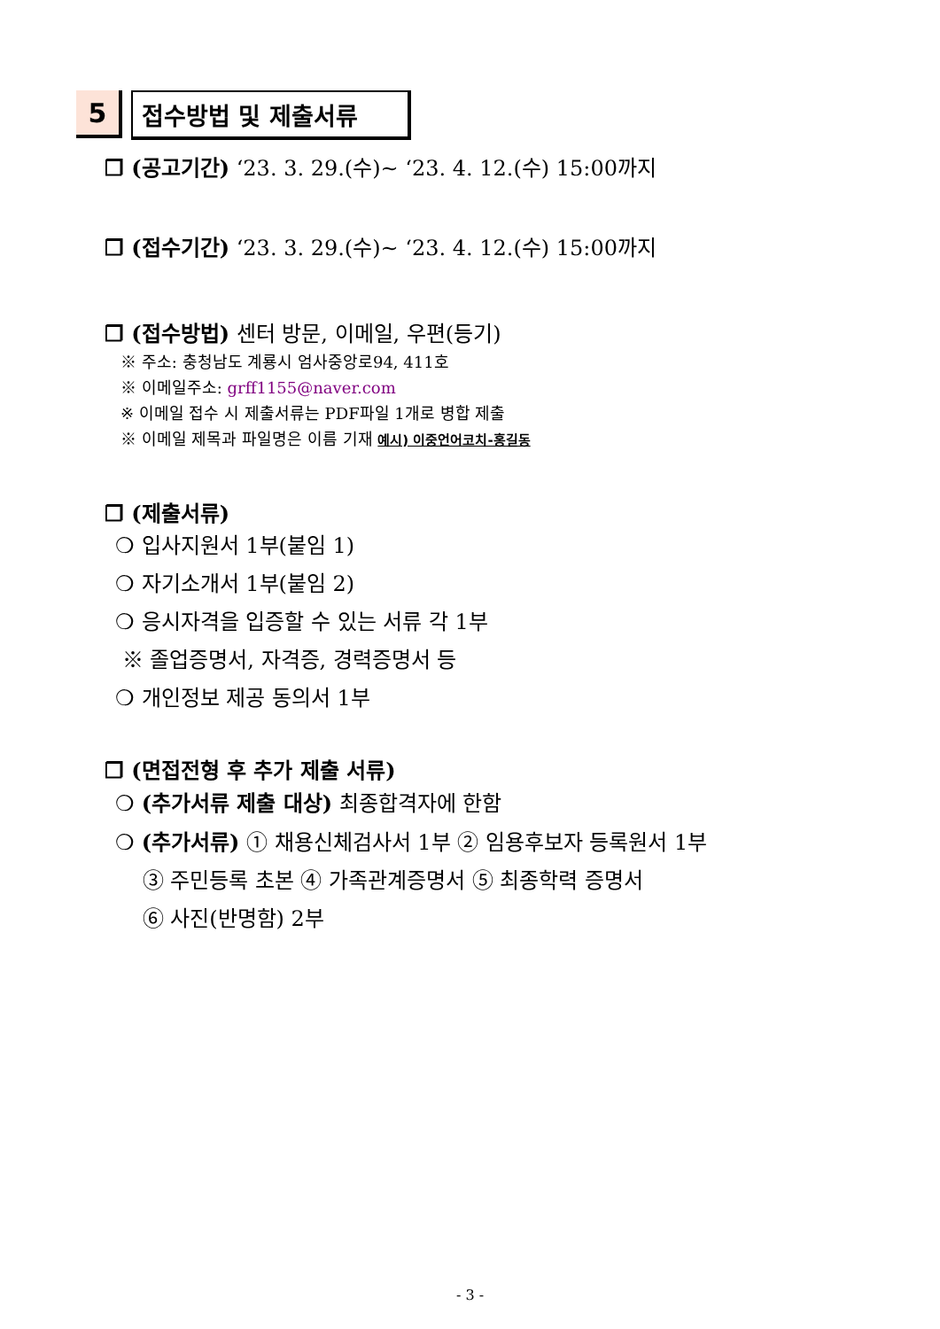5 접수방법 및 제출서류
❐ (공고기간) ‘23. 3. 29.(수)~ ‘23. 4. 12.(수) 15:00까지
❐ (접수기간) ‘23. 3. 29.(수)~ ‘23. 4. 12.(수) 15:00까지
❐ (접수방법) 센터 방문, 이메일, 우편(등기)
※ 주소: 충청남도 계룡시 엄사중앙로94, 411호
※ 이메일주소: grff1155@naver.com
※ 이메일 접수 시 제출서류는 PDF파일 1개로 병합 제출
※ 이메일 제목과 파일명은 이름 기재 예시) 이중언어코치-홍길동
❐ (제출서류)
❍ 입사지원서 1부(붙임 1)
❍ 자기소개서 1부(붙임 2)
❍ 응시자격을 입증할 수 있는 서류 각 1부
※ 졸업증명서, 자격증, 경력증명서 등
❍ 개인정보 제공 동의서 1부
❐ (면접전형 후 추가 제출 서류)
❍ (추가서류 제출 대상) 최종합격자에 한함
❍ (추가서류) ① 채용신체검사서 1부 ② 임용후보자 등록원서 1부
③ 주민등록 초본 ④ 가족관계증명서 ⑤ 최종학력 증명서
⑥ 사진(반명함) 2부
- 3 -